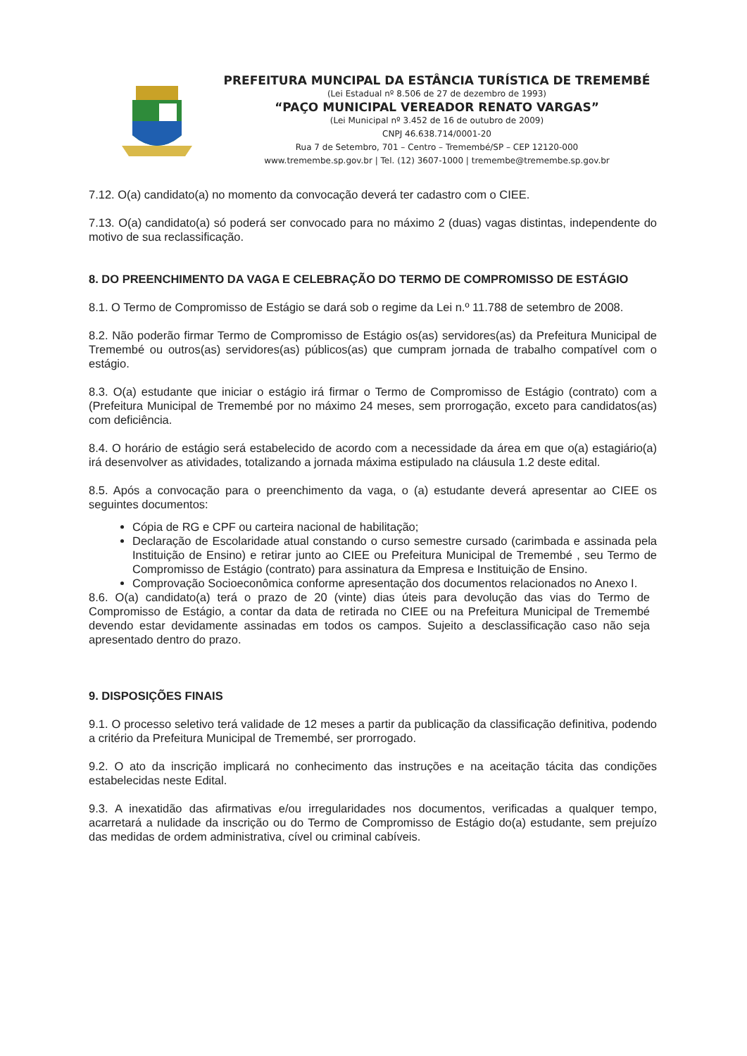PREFEITURA MUNCIPAL DA ESTÂNCIA TURÍSTICA DE TREMEMBÉ
(Lei Estadual nº 8.506 de 27 de dezembro de 1993)
“PAÇO MUNICIPAL VEREADOR RENATO VARGAS”
(Lei Municipal nº 3.452 de 16 de outubro de 2009)
CNPJ 46.638.714/0001-20
Rua 7 de Setembro, 701 – Centro – Tremembé/SP – CEP 12120-000
www.tremembe.sp.gov.br | Tel. (12) 3607-1000 | tremembe@tremembe.sp.gov.br
7.12. O(a) candidato(a) no momento da convocação deverá ter cadastro com o CIEE.
7.13. O(a) candidato(a) só poderá ser convocado para no máximo 2 (duas) vagas distintas, independente do motivo de sua reclassificação.
8. DO PREENCHIMENTO DA VAGA E CELEBRAÇÃO DO TERMO DE COMPROMISSO DE ESTÁGIO
8.1. O Termo de Compromisso de Estágio se dará sob o regime da Lei n.º 11.788 de setembro de 2008.
8.2. Não poderão firmar Termo de Compromisso de Estágio os(as) servidores(as) da Prefeitura Municipal de Tremembé ou outros(as) servidores(as) públicos(as) que cumpram jornada de trabalho compatível com o estágio.
8.3. O(a) estudante que iniciar o estágio irá firmar o Termo de Compromisso de Estágio (contrato) com a (Prefeitura Municipal de Tremembé por no máximo 24 meses, sem prorrogação, exceto para candidatos(as) com deficiência.
8.4. O horário de estágio será estabelecido de acordo com a necessidade da área em que o(a) estagiário(a) irá desenvolver as atividades, totalizando a jornada máxima estipulado na cláusula 1.2 deste edital.
8.5. Após a convocação para o preenchimento da vaga, o (a) estudante deverá apresentar ao CIEE os seguintes documentos:
Cópia de RG e CPF ou carteira nacional de habilitação;
Declaração de Escolaridade atual constando o curso semestre cursado (carimbada e assinada pela Instituição de Ensino) e retirar junto ao CIEE ou Prefeitura Municipal de Tremembé , seu Termo de Compromisso de Estágio (contrato) para assinatura da Empresa e Instituição de Ensino.
Comprovação Socioeconômica conforme apresentação dos documentos relacionados no Anexo I.
8.6. O(a) candidato(a) terá o prazo de 20 (vinte) dias úteis para devolução das vias do Termo de Compromisso de Estágio, a contar da data de retirada no CIEE ou na Prefeitura Municipal de Tremembé devendo estar devidamente assinadas em todos os campos. Sujeito a desclassificação caso não seja apresentado dentro do prazo.
9. DISPOSIÇÕES FINAIS
9.1. O processo seletivo terá validade de 12 meses a partir da publicação da classificação definitiva, podendo a critério da Prefeitura Municipal de Tremembé, ser prorrogado.
9.2. O ato da inscrição implicará no conhecimento das instruções e na aceitação tácita das condições estabelecidas neste Edital.
9.3. A inexatidão das afirmativas e/ou irregularidades nos documentos, verificadas a qualquer tempo, acarretará a nulidade da inscrição ou do Termo de Compromisso de Estágio do(a) estudante, sem prejuízo das medidas de ordem administrativa, cível ou criminal cabíveis.